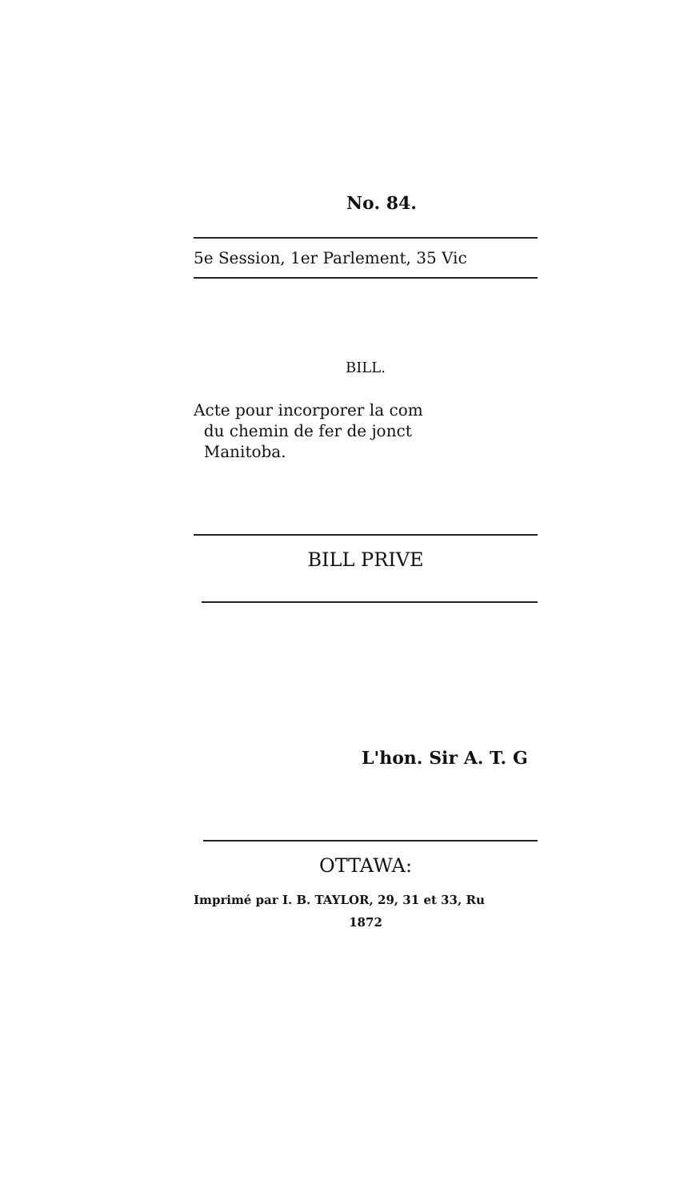No. 84.
5e Session, 1er Parlement, 35 Vic
BILL.
Acte pour incorporer la com
du chemin de fer de jonct
Manitoba.
BILL PRIVE
L'hon. Sir A. T. G
OTTAWA:
Imprimé par I. B. TAYLOR, 29, 31 et 33, Ru
1872